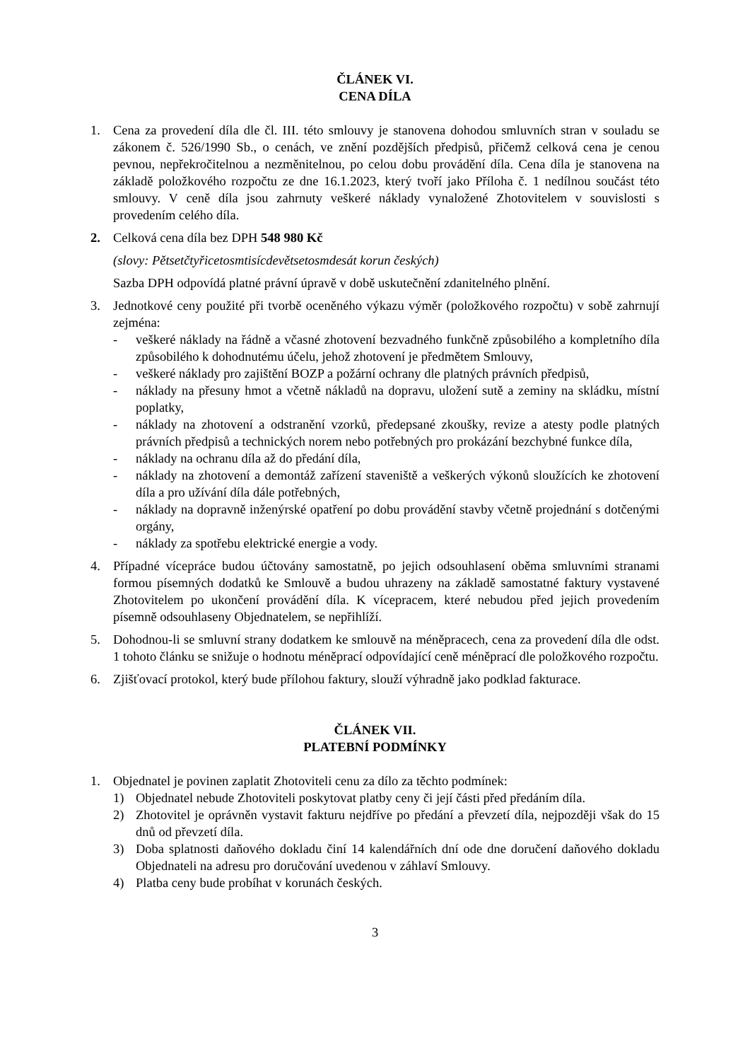ČLÁNEK VI.
CENA DÍLA
1. Cena za provedení díla dle čl. III. této smlouvy je stanovena dohodou smluvních stran v souladu se zákonem č. 526/1990 Sb., o cenách, ve znění pozdějších předpisů, přičemž celková cena je cenou pevnou, nepřekročitelnou a nezměnitelnou, po celou dobu provádění díla. Cena díla je stanovena na základě položkového rozpočtu ze dne 16.1.2023, který tvoří jako Příloha č. 1 nedílnou součást této smlouvy. V ceně díla jsou zahrnuty veškeré náklady vynaložené Zhotovitelem v souvislosti s provedením celého díla.
2. Celková cena díla bez DPH 548 980 Kč
(slovy: Pětsetčtyřicetosmtisícdevětsetosmdesát korun českých)
Sazba DPH odpovídá platné právní úpravě v době uskutečnění zdanitelného plnění.
3. Jednotkové ceny použité při tvorbě oceněného výkazu výměr (položkového rozpočtu) v sobě zahrnují zejména:
- veškeré náklady na řádně a včasné zhotovení bezvadného funkčně způsobilého a kompletního díla způsobilého k dohodnutému účelu, jehož zhotovení je předmětem Smlouvy,
- veškeré náklady pro zajištění BOZP a požární ochrany dle platných právních předpisů,
- náklady na přesuny hmot a včetně nákladů na dopravu, uložení sutě a zeminy na skládku, místní poplatky,
- náklady na zhotovení a odstranění vzorků, předepsané zkoušky, revize a atesty podle platných právních předpisů a technických norem nebo potřebných pro prokázání bezchybné funkce díla,
- náklady na ochranu díla až do předání díla,
- náklady na zhotovení a demontáž zařízení staveniště a veškerých výkonů sloužících ke zhotovení díla a pro užívání díla dále potřebných,
- náklady na dopravně inženýrské opatření po dobu provádění stavby včetně projednání s dotčenými orgány,
- náklady za spotřebu elektrické energie a vody.
4. Případné vícepráce budou účtovány samostatně, po jejich odsouhlasení oběma smluvními stranami formou písemných dodatků ke Smlouvě a budou uhrazeny na základě samostatné faktury vystavené Zhotovitelem po ukončení provádění díla. K vícepracem, které nebudou před jejich provedením písemně odsouhlaseny Objednatelem, se nepřihlíží.
5. Dohodnou-li se smluvní strany dodatkem ke smlouvě na méněpracech, cena za provedení díla dle odst. 1 tohoto článku se snižuje o hodnotu méněprací odpovídající ceně méněprací dle položkového rozpočtu.
6. Zjišťovací protokol, který bude přílohou faktury, slouží výhradně jako podklad fakturace.
ČLÁNEK VII.
PLATEBNÍ PODMÍNKY
1. Objednatel je povinen zaplatit Zhotoviteli cenu za dílo za těchto podmínek:
1) Objednatel nebude Zhotoviteli poskytovat platby ceny či její části před předáním díla.
2) Zhotovitel je oprávněn vystavit fakturu nejdříve po předání a převzetí díla, nejpozději však do 15 dnů od převzetí díla.
3) Doba splatnosti daňového dokladu činí 14 kalendářních dní ode dne doručení daňového dokladu Objednateli na adresu pro doručování uvedenou v záhlaví Smlouvy.
4) Platba ceny bude probíhat v korunách českých.
3